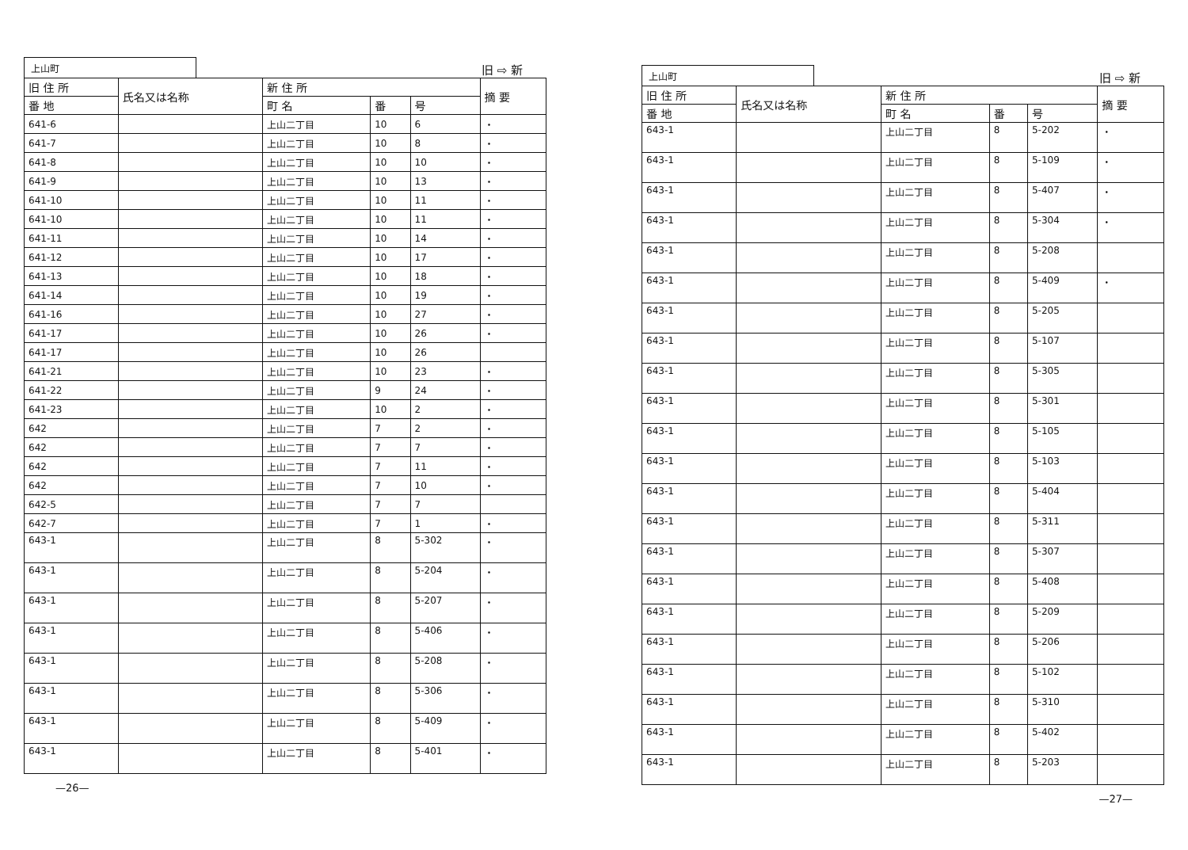上山町
旧 ⇨ 新
| 旧 住 所 | 氏名又は名称 | 新 住 所 | | | 摘 要 |
| --- | --- | --- | --- | --- | --- |
| 番 地 | | 町 名 | 番 | 号 | |
| 641-6 | | 上山二丁目 | 10 | 6 | ・ |
| 641-7 | | 上山二丁目 | 10 | 8 | ・ |
| 641-8 | | 上山二丁目 | 10 | 10 | ・ |
| 641-9 | | 上山二丁目 | 10 | 13 | ・ |
| 641-10 | | 上山二丁目 | 10 | 11 | ・ |
| 641-10 | | 上山二丁目 | 10 | 11 | ・ |
| 641-11 | | 上山二丁目 | 10 | 14 | ・ |
| 641-12 | | 上山二丁目 | 10 | 17 | ・ |
| 641-13 | | 上山二丁目 | 10 | 18 | ・ |
| 641-14 | | 上山二丁目 | 10 | 19 | ・ |
| 641-16 | | 上山二丁目 | 10 | 27 | ・ |
| 641-17 | | 上山二丁目 | 10 | 26 | ・ |
| 641-17 | | 上山二丁目 | 10 | 26 | |
| 641-21 | | 上山二丁目 | 10 | 23 | ・ |
| 641-22 | | 上山二丁目 | 9 | 24 | ・ |
| 641-23 | | 上山二丁目 | 10 | 2 | ・ |
| 642 | | 上山二丁目 | 7 | 2 | ・ |
| 642 | | 上山二丁目 | 7 | 7 | ・ |
| 642 | | 上山二丁目 | 7 | 11 | ・ |
| 642 | | 上山二丁目 | 7 | 10 | ・ |
| 642-5 | | 上山二丁目 | 7 | 7 | |
| 642-7 | | 上山二丁目 | 7 | 1 | ・ |
| 643-1 | | 上山二丁目 | 8 | 5-302 | ・ |
| 643-1 | | 上山二丁目 | 8 | 5-204 | ・ |
| 643-1 | | 上山二丁目 | 8 | 5-207 | ・ |
| 643-1 | | 上山二丁目 | 8 | 5-406 | ・ |
| 643-1 | | 上山二丁目 | 8 | 5-208 | ・ |
| 643-1 | | 上山二丁目 | 8 | 5-306 | ・ |
| 643-1 | | 上山二丁目 | 8 | 5-409 | ・ |
| 643-1 | | 上山二丁目 | 8 | 5-401 | ・ |
—26—
上山町
旧 ⇨ 新
| 旧 住 所 | 氏名又は名称 | 新 住 所 | | | 摘 要 |
| --- | --- | --- | --- | --- | --- |
| 番 地 | | 町 名 | 番 | 号 | |
| 643-1 | | 上山二丁目 | 8 | 5-202 | ・ |
| 643-1 | | 上山二丁目 | 8 | 5-109 | ・ |
| 643-1 | | 上山二丁目 | 8 | 5-407 | ・ |
| 643-1 | | 上山二丁目 | 8 | 5-304 | ・ |
| 643-1 | | 上山二丁目 | 8 | 5-208 | |
| 643-1 | | 上山二丁目 | 8 | 5-409 | ・ |
| 643-1 | | 上山二丁目 | 8 | 5-205 | |
| 643-1 | | 上山二丁目 | 8 | 5-107 | |
| 643-1 | | 上山二丁目 | 8 | 5-305 | |
| 643-1 | | 上山二丁目 | 8 | 5-301 | |
| 643-1 | | 上山二丁目 | 8 | 5-105 | |
| 643-1 | | 上山二丁目 | 8 | 5-103 | |
| 643-1 | | 上山二丁目 | 8 | 5-404 | |
| 643-1 | | 上山二丁目 | 8 | 5-311 | |
| 643-1 | | 上山二丁目 | 8 | 5-307 | |
| 643-1 | | 上山二丁目 | 8 | 5-408 | |
| 643-1 | | 上山二丁目 | 8 | 5-209 | |
| 643-1 | | 上山二丁目 | 8 | 5-206 | |
| 643-1 | | 上山二丁目 | 8 | 5-102 | |
| 643-1 | | 上山二丁目 | 8 | 5-310 | |
| 643-1 | | 上山二丁目 | 8 | 5-402 | |
| 643-1 | | 上山二丁目 | 8 | 5-203 | |
—27—